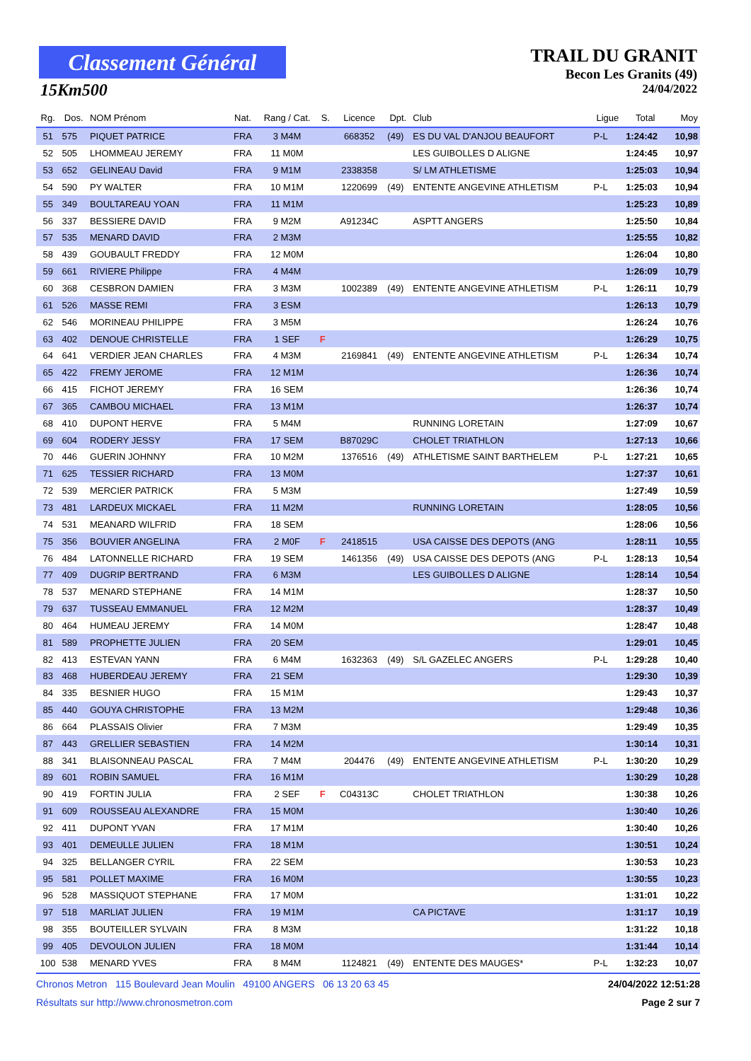Classement Général
15Km500
TRAIL DU GRANIT
Becon Les Granits (49)
24/04/2022
| Rg. | Dos. | NOM Prénom | Nat. | Rang / Cat. | S. | Licence | Dpt. | Club | Ligue | Total | Moy |
| --- | --- | --- | --- | --- | --- | --- | --- | --- | --- | --- | --- |
| 51 | 575 | PIQUET PATRICE | FRA | 3 M4M | | 668352 | (49) | ES DU VAL D'ANJOU BEAUFORT | P-L | 1:24:42 | 10,98 |
| 52 | 505 | LHOMMEAU JEREMY | FRA | 11 M0M | | | | LES GUIBOLLES D ALIGNE | | 1:24:45 | 10,97 |
| 53 | 652 | GELINEAU David | FRA | 9 M1M | | 2338358 | | S/ LM ATHLETISME | | 1:25:03 | 10,94 |
| 54 | 590 | PY WALTER | FRA | 10 M1M | | 1220699 | (49) | ENTENTE ANGEVINE ATHLETISM | P-L | 1:25:03 | 10,94 |
| 55 | 349 | BOULTAREAU YOAN | FRA | 11 M1M | | | | | | 1:25:23 | 10,89 |
| 56 | 337 | BESSIERE DAVID | FRA | 9 M2M | | A91234C | | ASPTT ANGERS | | 1:25:50 | 10,84 |
| 57 | 535 | MENARD DAVID | FRA | 2 M3M | | | | | | 1:25:55 | 10,82 |
| 58 | 439 | GOUBAULT FREDDY | FRA | 12 M0M | | | | | | 1:26:04 | 10,80 |
| 59 | 661 | RIVIERE Philippe | FRA | 4 M4M | | | | | | 1:26:09 | 10,79 |
| 60 | 368 | CESBRON DAMIEN | FRA | 3 M3M | | 1002389 | (49) | ENTENTE ANGEVINE ATHLETISM | P-L | 1:26:11 | 10,79 |
| 61 | 526 | MASSE REMI | FRA | 3 ESM | | | | | | 1:26:13 | 10,79 |
| 62 | 546 | MORINEAU PHILIPPE | FRA | 3 M5M | | | | | | 1:26:24 | 10,76 |
| 63 | 402 | DENOUE CHRISTELLE | FRA | 1 SEF | F | | | | | 1:26:29 | 10,75 |
| 64 | 641 | VERDIER JEAN CHARLES | FRA | 4 M3M | | 2169841 | (49) | ENTENTE ANGEVINE ATHLETISM | P-L | 1:26:34 | 10,74 |
| 65 | 422 | FREMY JEROME | FRA | 12 M1M | | | | | | 1:26:36 | 10,74 |
| 66 | 415 | FICHOT JEREMY | FRA | 16 SEM | | | | | | 1:26:36 | 10,74 |
| 67 | 365 | CAMBOU MICHAEL | FRA | 13 M1M | | | | | | 1:26:37 | 10,74 |
| 68 | 410 | DUPONT HERVE | FRA | 5 M4M | | | | RUNNING LORETAIN | | 1:27:09 | 10,67 |
| 69 | 604 | RODERY JESSY | FRA | 17 SEM | | B87029C | | CHOLET TRIATHLON | | 1:27:13 | 10,66 |
| 70 | 446 | GUERIN JOHNNY | FRA | 10 M2M | | 1376516 | (49) | ATHLETISME SAINT BARTHELEM | P-L | 1:27:21 | 10,65 |
| 71 | 625 | TESSIER RICHARD | FRA | 13 M0M | | | | | | 1:27:37 | 10,61 |
| 72 | 539 | MERCIER PATRICK | FRA | 5 M3M | | | | | | 1:27:49 | 10,59 |
| 73 | 481 | LARDEUX MICKAEL | FRA | 11 M2M | | | | RUNNING LORETAIN | | 1:28:05 | 10,56 |
| 74 | 531 | MEANARD WILFRID | FRA | 18 SEM | | | | | | 1:28:06 | 10,56 |
| 75 | 356 | BOUVIER ANGELINA | FRA | 2 M0F | F | 2418515 | | USA CAISSE DES DEPOTS (ANG | | 1:28:11 | 10,55 |
| 76 | 484 | LATONNELLE RICHARD | FRA | 19 SEM | | 1461356 | (49) | USA CAISSE DES DEPOTS (ANG | P-L | 1:28:13 | 10,54 |
| 77 | 409 | DUGRIP BERTRAND | FRA | 6 M3M | | | | LES GUIBOLLES D ALIGNE | | 1:28:14 | 10,54 |
| 78 | 537 | MENARD STEPHANE | FRA | 14 M1M | | | | | | 1:28:37 | 10,50 |
| 79 | 637 | TUSSEAU EMMANUEL | FRA | 12 M2M | | | | | | 1:28:37 | 10,49 |
| 80 | 464 | HUMEAU JEREMY | FRA | 14 M0M | | | | | | 1:28:47 | 10,48 |
| 81 | 589 | PROPHETTE JULIEN | FRA | 20 SEM | | | | | | 1:29:01 | 10,45 |
| 82 | 413 | ESTEVAN YANN | FRA | 6 M4M | | 1632363 | (49) | S/L GAZELEC ANGERS | P-L | 1:29:28 | 10,40 |
| 83 | 468 | HUBERDEAU JEREMY | FRA | 21 SEM | | | | | | 1:29:30 | 10,39 |
| 84 | 335 | BESNIER HUGO | FRA | 15 M1M | | | | | | 1:29:43 | 10,37 |
| 85 | 440 | GOUYA CHRISTOPHE | FRA | 13 M2M | | | | | | 1:29:48 | 10,36 |
| 86 | 664 | PLASSAIS Olivier | FRA | 7 M3M | | | | | | 1:29:49 | 10,35 |
| 87 | 443 | GRELLIER SEBASTIEN | FRA | 14 M2M | | | | | | 1:30:14 | 10,31 |
| 88 | 341 | BLAISONNEAU PASCAL | FRA | 7 M4M | | 204476 | (49) | ENTENTE ANGEVINE ATHLETISM | P-L | 1:30:20 | 10,29 |
| 89 | 601 | ROBIN SAMUEL | FRA | 16 M1M | | | | | | 1:30:29 | 10,28 |
| 90 | 419 | FORTIN JULIA | FRA | 2 SEF | F | C04313C | | CHOLET TRIATHLON | | 1:30:38 | 10,26 |
| 91 | 609 | ROUSSEAU ALEXANDRE | FRA | 15 M0M | | | | | | 1:30:40 | 10,26 |
| 92 | 411 | DUPONT YVAN | FRA | 17 M1M | | | | | | 1:30:40 | 10,26 |
| 93 | 401 | DEMEULLE JULIEN | FRA | 18 M1M | | | | | | 1:30:51 | 10,24 |
| 94 | 325 | BELLANGER CYRIL | FRA | 22 SEM | | | | | | 1:30:53 | 10,23 |
| 95 | 581 | POLLET MAXIME | FRA | 16 M0M | | | | | | 1:30:55 | 10,23 |
| 96 | 528 | MASSIQUOT STEPHANE | FRA | 17 M0M | | | | | | 1:31:01 | 10,22 |
| 97 | 518 | MARLIAT JULIEN | FRA | 19 M1M | | | | CA PICTAVE | | 1:31:17 | 10,19 |
| 98 | 355 | BOUTEILLER SYLVAIN | FRA | 8 M3M | | | | | | 1:31:22 | 10,18 |
| 99 | 405 | DEVOULON JULIEN | FRA | 18 M0M | | | | | | 1:31:44 | 10,14 |
| 100 | 538 | MENARD YVES | FRA | 8 M4M | | 1124821 | (49) | ENTENTE DES MAUGES* | P-L | 1:32:23 | 10,07 |
Chronos Metron 115 Boulevard Jean Moulin 49100 ANGERS 06 13 20 63 45 24/04/2022 12:51:28
Résultats sur http://www.chronosmetron.com Page 2 sur 7